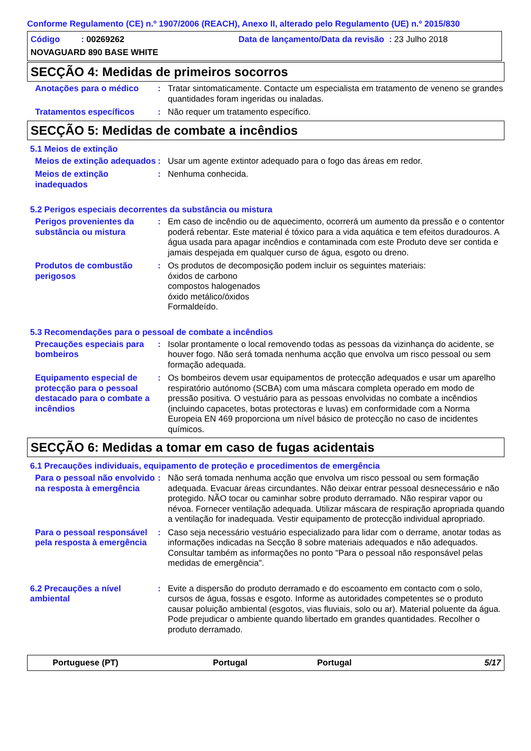Conforme Regulamento (CE) n.º 1907/2006 (REACH), Anexo II, alterado pelo Regulamento (UE) n.º 2015/830
Código : 00269262 Data de lançamento/Data da revisão : 23 Julho 2018
NOVAGUARD 890 BASE WHITE
SECÇÃO 4: Medidas de primeiros socorros
Anotações para o médico : Tratar sintomaticamente. Contacte um especialista em tratamento de veneno se grandes quantidades foram ingeridas ou inaladas.
Tratamentos específicos : Não requer um tratamento específico.
SECÇÃO 5: Medidas de combate a incêndios
5.1 Meios de extinção
Meios de extinção adequados
: Usar um agente extintor adequado para o fogo das áreas em redor.
Meios de extinção inadequados
: Nenhuma conhecida.
5.2 Perigos especiais decorrentes da substância ou mistura
Perigos provenientes da substância ou mistura
: Em caso de incêndio ou de aquecimento, ocorrerá um aumento da pressão e o contentor poderá rebentar. Este material é tóxico para a vida aquática e tem efeitos duradouros. A água usada para apagar incêndios e contaminada com este Produto deve ser contida e jamais despejada em qualquer curso de água, esgoto ou dreno.
Produtos de combustão perigosos
: Os produtos de decomposição podem incluir os seguintes materiais:
óxidos de carbono
compostos halogenados
óxido metálico/óxidos
Formaldeído.
5.3 Recomendações para o pessoal de combate a incêndios
Precauções especiais para bombeiros
: Isolar prontamente o local removendo todas as pessoas da vizinhança do acidente, se houver fogo. Não será tomada nenhuma acção que envolva um risco pessoal ou sem formação adequada.
Equipamento especial de protecção para o pessoal destacado para o combate a incêndios
: Os bombeiros devem usar equipamentos de protecção adequados e usar um aparelho respiratório autónomo (SCBA) com uma máscara completa operado em modo de pressão positiva. O vestuário para as pessoas envolvidas no combate a incêndios (incluindo capacetes, botas protectoras e luvas) em conformidade com a Norma Europeia EN 469 proporciona um nível básico de protecção no caso de incidentes químicos.
SECÇÃO 6: Medidas a tomar em caso de fugas acidentais
6.1 Precauções individuais, equipamento de proteção e procedimentos de emergência
Para o pessoal não envolvido na resposta à emergência
: Não será tomada nenhuma acção que envolva um risco pessoal ou sem formação adequada. Evacuar áreas circundantes. Não deixar entrar pessoal desnecessário e não protegido. NÃO tocar ou caminhar sobre produto derramado. Não respirar vapor ou névoa. Fornecer ventilação adequada. Utilizar máscara de respiração apropriada quando a ventilação for inadequada. Vestir equipamento de protecção individual apropriado.
Para o pessoal responsável pela resposta à emergência
: Caso seja necessário vestuário especializado para lidar com o derrame, anotar todas as informações indicadas na Secção 8 sobre materiais adequados e não adequados. Consultar também as informações no ponto "Para o pessoal não responsável pelas medidas de emergência".
6.2 Precauções a nível ambiental
: Evite a dispersão do produto derramado e do escoamento em contacto com o solo, cursos de água, fossas e esgoto. Informe as autoridades competentes se o produto causar poluição ambiental (esgotos, vias fluviais, solo ou ar). Material poluente da água. Pode prejudicar o ambiente quando libertado em grandes quantidades. Recolher o produto derramado.
Portuguese (PT) Portugal Portugal 5/17